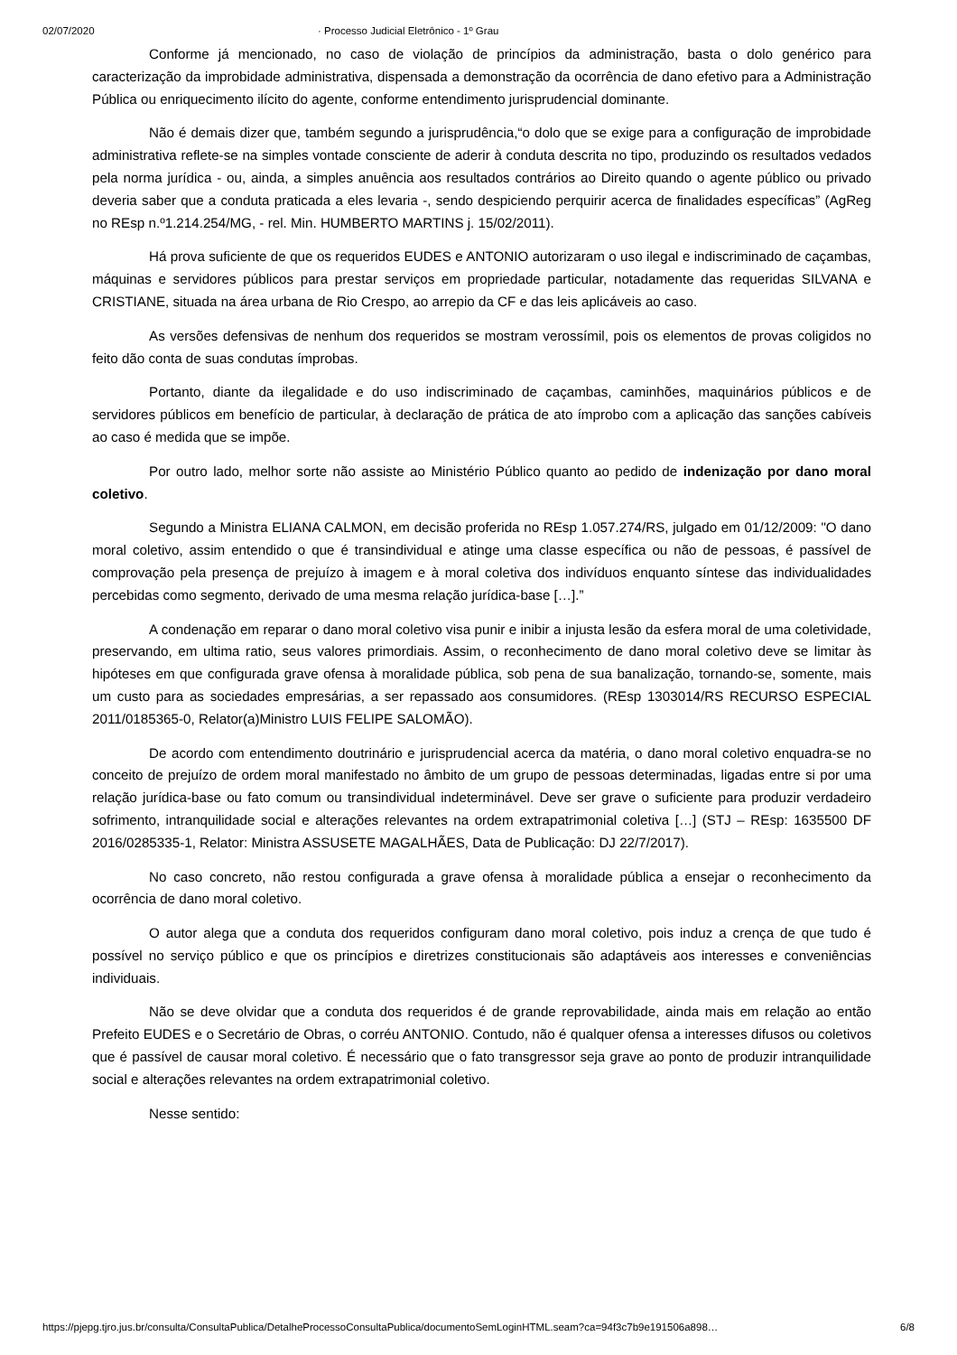02/07/2020 · Processo Judicial Eletrônico - 1º Grau
Conforme já mencionado, no caso de violação de princípios da administração, basta o dolo genérico para caracterização da improbidade administrativa, dispensada a demonstração da ocorrência de dano efetivo para a Administração Pública ou enriquecimento ilícito do agente, conforme entendimento jurisprudencial dominante.
Não é demais dizer que, também segundo a jurisprudência,“o dolo que se exige para a configuração de improbidade administrativa reflete-se na simples vontade consciente de aderir à conduta descrita no tipo, produzindo os resultados vedados pela norma jurídica - ou, ainda, a simples anuência aos resultados contrários ao Direito quando o agente público ou privado deveria saber que a conduta praticada a eles levaria -, sendo despiciendo perquirir acerca de finalidades específicas” (AgReg no REsp n.º1.214.254/MG, - rel. Min. HUMBERTO MARTINS j. 15/02/2011).
Há prova suficiente de que os requeridos EUDES e ANTONIO autorizaram o uso ilegal e indiscriminado de caçambas, máquinas e servidores públicos para prestar serviços em propriedade particular, notadamente das requeridas SILVANA e CRISTIANE, situada na área urbana de Rio Crespo, ao arrepio da CF e das leis aplicáveis ao caso.
As versões defensivas de nenhum dos requeridos se mostram verossímil, pois os elementos de provas coligidos no feito dão conta de suas condutas ímprobas.
Portanto, diante da ilegalidade e do uso indiscriminado de caçambas, caminhões, maquinários públicos e de servidores públicos em benefício de particular, à declaração de prática de ato ímprobo com a aplicação das sanções cabíveis ao caso é medida que se impõe.
Por outro lado, melhor sorte não assiste ao Ministério Público quanto ao pedido de indenização por dano moral coletivo.
Segundo a Ministra ELIANA CALMON, em decisão proferida no REsp 1.057.274/RS, julgado em 01/12/2009: "O dano moral coletivo, assim entendido o que é transindividual e atinge uma classe específica ou não de pessoas, é passível de comprovação pela presença de prejuízo à imagem e à moral coletiva dos indivíduos enquanto síntese das individualidades percebidas como segmento, derivado de uma mesma relação jurídica-base […].”
A condenação em reparar o dano moral coletivo visa punir e inibir a injusta lesão da esfera moral de uma coletividade, preservando, em ultima ratio, seus valores primordiais. Assim, o reconhecimento de dano moral coletivo deve se limitar às hipóteses em que configurada grave ofensa à moralidade pública, sob pena de sua banalização, tornando-se, somente, mais um custo para as sociedades empresárias, a ser repassado aos consumidores. (REsp 1303014/RS RECURSO ESPECIAL 2011/0185365-0, Relator(a)Ministro LUIS FELIPE SALOMÃO).
De acordo com entendimento doutrinário e jurisprudencial acerca da matéria, o dano moral coletivo enquadra-se no conceito de prejuízo de ordem moral manifestado no âmbito de um grupo de pessoas determinadas, ligadas entre si por uma relação jurídica-base ou fato comum ou transindividual indeterminável. Deve ser grave o suficiente para produzir verdadeiro sofrimento, intranquilidade social e alterações relevantes na ordem extrapatrimonial coletiva […] (STJ – REsp: 1635500 DF 2016/0285335-1, Relator: Ministra ASSUSETE MAGALHÃES, Data de Publicação: DJ 22/7/2017).
No caso concreto, não restou configurada a grave ofensa à moralidade pública a ensejar o reconhecimento da ocorrência de dano moral coletivo.
O autor alega que a conduta dos requeridos configuram dano moral coletivo, pois induz a crença de que tudo é possível no serviço público e que os princípios e diretrizes constitucionais são adaptáveis aos interesses e conveniências individuais.
Não se deve olvidar que a conduta dos requeridos é de grande reprovabilidade, ainda mais em relação ao então Prefeito EUDES e o Secretário de Obras, o corréu ANTONIO. Contudo, não é qualquer ofensa a interesses difusos ou coletivos que é passível de causar moral coletivo. É necessário que o fato transgressor seja grave ao ponto de produzir intranquilidade social e alterações relevantes na ordem extrapatrimonial coletivo.
Nesse sentido:
https://pjepg.tjro.jus.br/consulta/ConsultaPublica/DetalheProcessoConsultaPublica/documentoSemLoginHTML.seam?ca=94f3c7b9e191506a898… 6/8